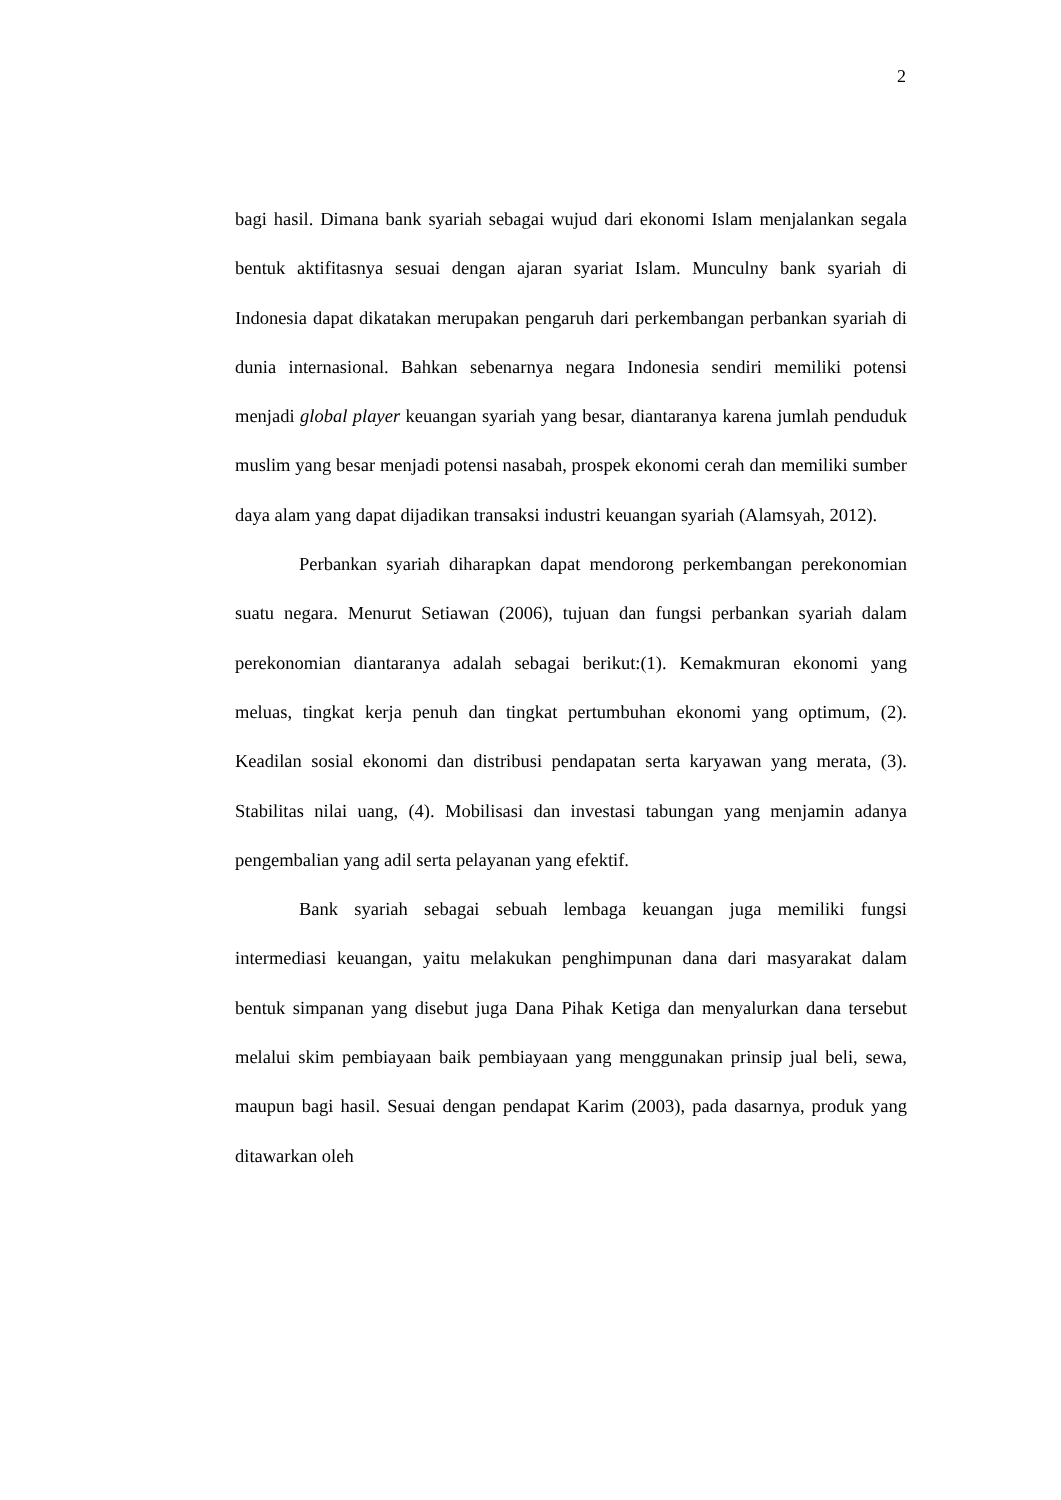2
bagi hasil. Dimana bank syariah sebagai wujud dari ekonomi Islam menjalankan segala bentuk aktifitasnya sesuai dengan ajaran syariat Islam. Munculny bank syariah di Indonesia dapat dikatakan merupakan pengaruh dari perkembangan perbankan syariah di dunia internasional. Bahkan sebenarnya negara Indonesia sendiri memiliki potensi menjadi global player keuangan syariah yang besar, diantaranya karena jumlah penduduk muslim yang besar menjadi potensi nasabah, prospek ekonomi cerah dan memiliki sumber daya alam yang dapat dijadikan transaksi industri keuangan syariah (Alamsyah, 2012).
Perbankan syariah diharapkan dapat mendorong perkembangan perekonomian suatu negara. Menurut Setiawan (2006), tujuan dan fungsi perbankan syariah dalam perekonomian diantaranya adalah sebagai berikut:(1). Kemakmuran ekonomi yang meluas, tingkat kerja penuh dan tingkat pertumbuhan ekonomi yang optimum, (2). Keadilan sosial ekonomi dan distribusi pendapatan serta karyawan yang merata, (3). Stabilitas nilai uang, (4). Mobilisasi dan investasi tabungan yang menjamin adanya pengembalian yang adil serta pelayanan yang efektif.
Bank syariah sebagai sebuah lembaga keuangan juga memiliki fungsi intermediasi keuangan, yaitu melakukan penghimpunan dana dari masyarakat dalam bentuk simpanan yang disebut juga Dana Pihak Ketiga dan menyalurkan dana tersebut melalui skim pembiayaan baik pembiayaan yang menggunakan prinsip jual beli, sewa, maupun bagi hasil. Sesuai dengan pendapat Karim (2003), pada dasarnya, produk yang ditawarkan oleh